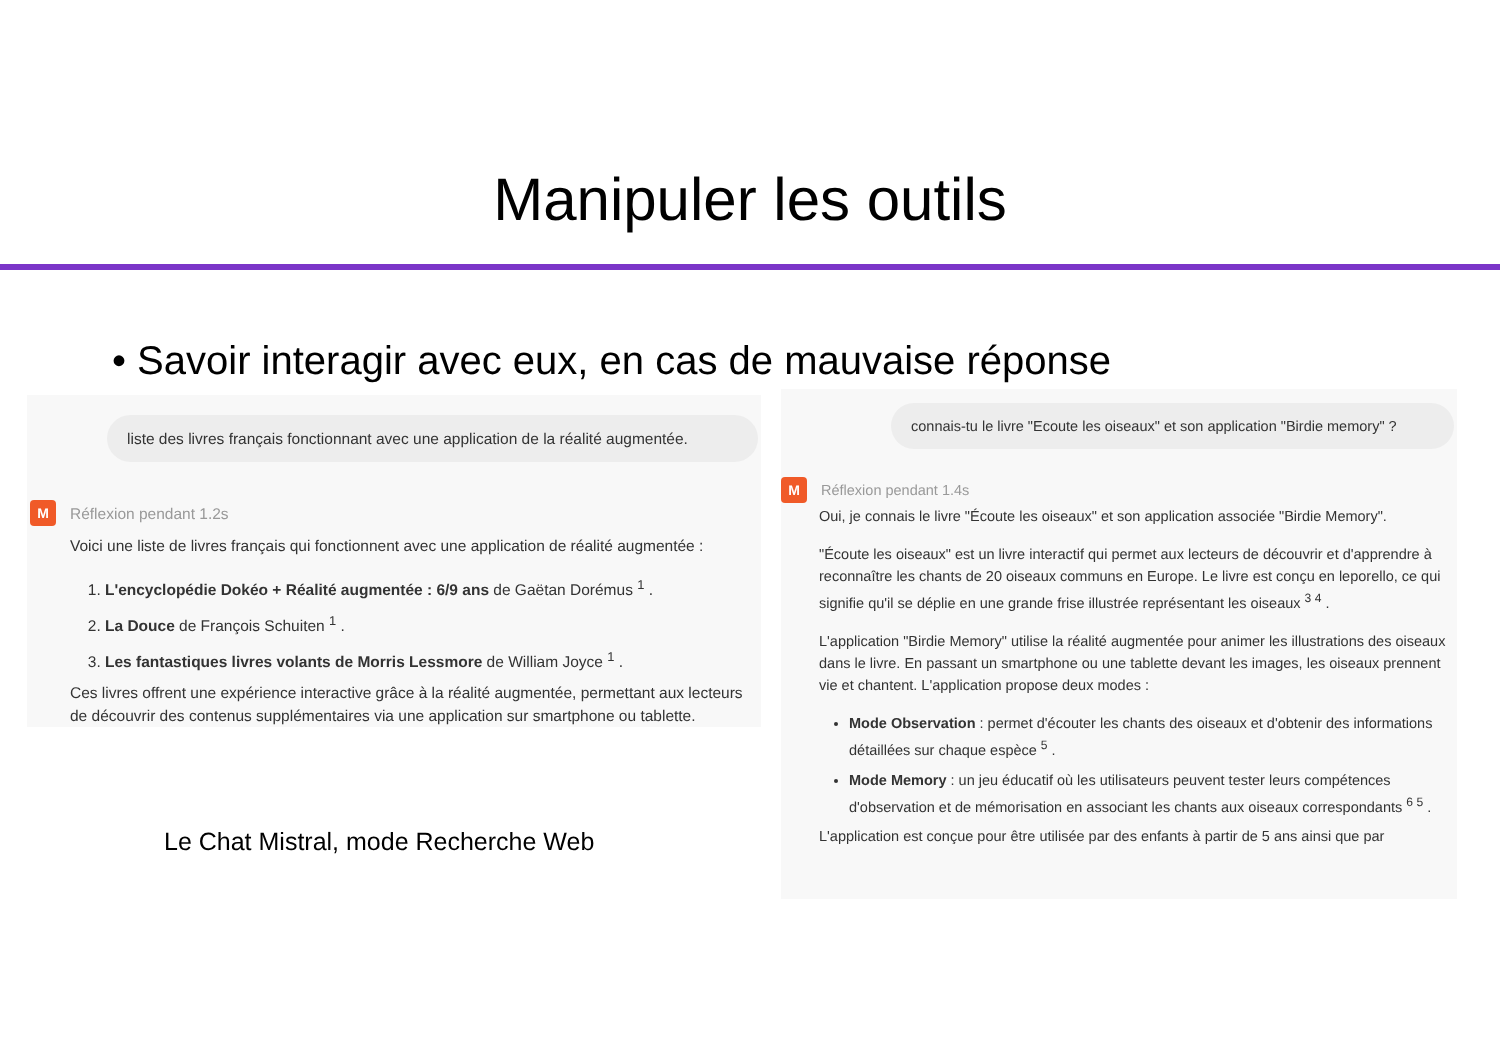Manipuler les outils
• Savoir interagir avec eux, en cas de mauvaise réponse
liste des livres français fonctionnant avec une application de la réalité augmentée.
M
Réflexion pendant 1.2s
Voici une liste de livres français qui fonctionnent avec une application de réalité augmentée :
1. L'encyclopédie Dokéo + Réalité augmentée : 6/9 ans de Gaëtan Dorémus <sup>1</sup> .
2. La Douce de François Schuiten <sup>1</sup> .
3. Les fantastiques livres volants de Morris Lessmore de William Joyce <sup>1</sup> .
Ces livres offrent une expérience interactive grâce à la réalité augmentée, permettant aux lecteurs de découvrir des contenus supplémentaires via une application sur smartphone ou tablette.
Le Chat Mistral, mode Recherche Web
connais-tu le livre "Ecoute les oiseaux" et son application "Birdie memory" ?
M
Réflexion pendant 1.4s
Oui, je connais le livre "Écoute les oiseaux" et son application associée "Birdie Memory".
"Écoute les oiseaux" est un livre interactif qui permet aux lecteurs de découvrir et d'apprendre à reconnaître les chants de 20 oiseaux communs en Europe. Le livre est conçu en leporello, ce qui signifie qu'il se déplie en une grande frise illustrée représentant les oiseaux <sup>3 4</sup> .
L'application "Birdie Memory" utilise la réalité augmentée pour animer les illustrations des oiseaux dans le livre. En passant un smartphone ou une tablette devant les images, les oiseaux prennent vie et chantent. L'application propose deux modes :
Mode Observation : permet d'écouter les chants des oiseaux et d'obtenir des informations détaillées sur chaque espèce <sup>5</sup> .
Mode Memory : un jeu éducatif où les utilisateurs peuvent tester leurs compétences d'observation et de mémorisation en associant les chants aux oiseaux correspondants <sup>6 5</sup> .
L'application est conçue pour être utilisée par des enfants à partir de 5 ans ainsi que par